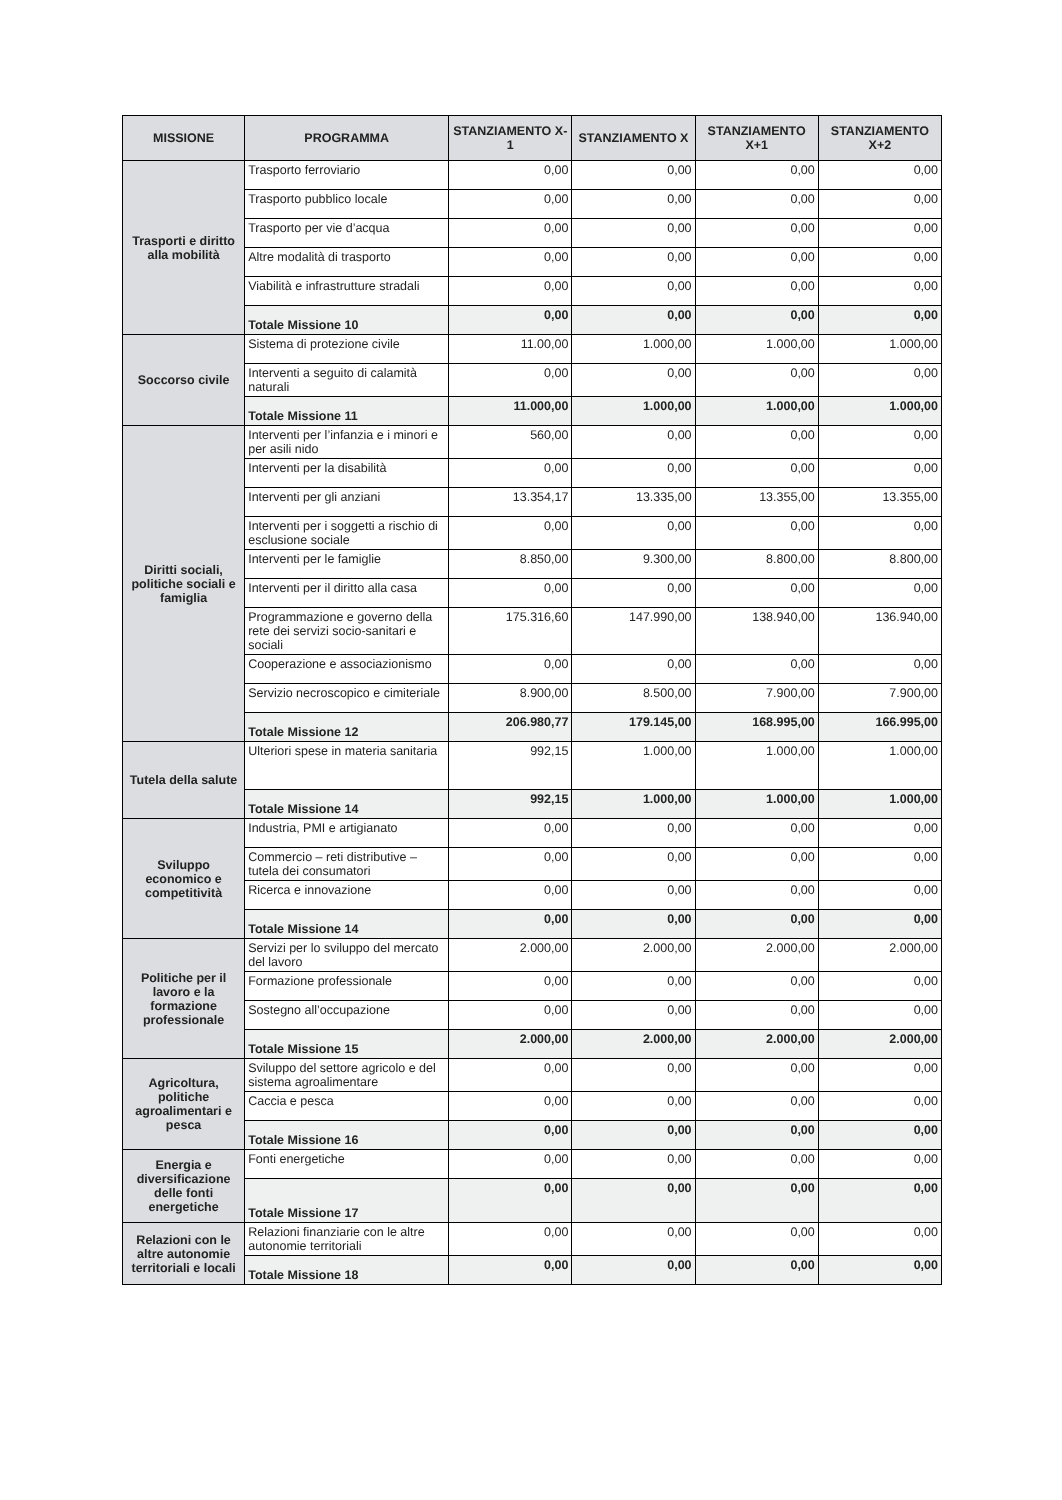| MISSIONE | PROGRAMMA | STANZIAMENTO X-1 | STANZIAMENTO X | STANZIAMENTO X+1 | STANZIAMENTO X+2 |
| --- | --- | --- | --- | --- | --- |
| Trasporti e diritto alla mobilità | Trasporto ferroviario | 0,00 | 0,00 | 0,00 | 0,00 |
| | Trasporto pubblico locale | 0,00 | 0,00 | 0,00 | 0,00 |
| | Trasporto per vie d’acqua | 0,00 | 0,00 | 0,00 | 0,00 |
| | Altre modalità di trasporto | 0,00 | 0,00 | 0,00 | 0,00 |
| | Viabilità e infrastrutture stradali | 0,00 | 0,00 | 0,00 | 0,00 |
| | Totale Missione 10 | 0,00 | 0,00 | 0,00 | 0,00 |
| Soccorso civile | Sistema di protezione civile | 11.00,00 | 1.000,00 | 1.000,00 | 1.000,00 |
| | Interventi a seguito di calamità naturali | 0,00 | 0,00 | 0,00 | 0,00 |
| | Totale Missione 11 | 11.000,00 | 1.000,00 | 1.000,00 | 1.000,00 |
| Diritti sociali, politiche sociali e famiglia | Interventi per l’infanzia e i minori e per asili nido | 560,00 | 0,00 | 0,00 | 0,00 |
| | Interventi per la disabilità | 0,00 | 0,00 | 0,00 | 0,00 |
| | Interventi per gli anziani | 13.354,17 | 13.335,00 | 13.355,00 | 13.355,00 |
| | Interventi per i soggetti a rischio di esclusione sociale | 0,00 | 0,00 | 0,00 | 0,00 |
| | Interventi per le famiglie | 8.850,00 | 9.300,00 | 8.800,00 | 8.800,00 |
| | Interventi per il diritto alla casa | 0,00 | 0,00 | 0,00 | 0,00 |
| | Programmazione e governo della rete dei servizi socio-sanitari e sociali | 175.316,60 | 147.990,00 | 138.940,00 | 136.940,00 |
| | Cooperazione e associazionismo | 0,00 | 0,00 | 0,00 | 0,00 |
| | Servizio necroscopico e cimiteriale | 8.900,00 | 8.500,00 | 7.900,00 | 7.900,00 |
| | Totale Missione 12 | 206.980,77 | 179.145,00 | 168.995,00 | 166.995,00 |
| Tutela della salute | Ulteriori spese in materia sanitaria | 992,15 | 1.000,00 | 1.000,00 | 1.000,00 |
| | Totale Missione 14 | 992,15 | 1.000,00 | 1.000,00 | 1.000,00 |
| Sviluppo economico e competitività | Industria, PMI e artigianato | 0,00 | 0,00 | 0,00 | 0,00 |
| | Commercio – reti distributive – tutela dei consumatori | 0,00 | 0,00 | 0,00 | 0,00 |
| | Ricerca e innovazione | 0,00 | 0,00 | 0,00 | 0,00 |
| | Totale Missione 14 | 0,00 | 0,00 | 0,00 | 0,00 |
| Politiche per il lavoro e la formazione professionale | Servizi per lo sviluppo del mercato del lavoro | 2.000,00 | 2.000,00 | 2.000,00 | 2.000,00 |
| | Formazione professionale | 0,00 | 0,00 | 0,00 | 0,00 |
| | Sostegno all’occupazione | 0,00 | 0,00 | 0,00 | 0,00 |
| | Totale Missione 15 | 2.000,00 | 2.000,00 | 2.000,00 | 2.000,00 |
| Agricoltura, politiche agroalimentari e pesca | Sviluppo del settore agricolo e del sistema agroalimentare | 0,00 | 0,00 | 0,00 | 0,00 |
| | Caccia e pesca | 0,00 | 0,00 | 0,00 | 0,00 |
| | Totale Missione 16 | 0,00 | 0,00 | 0,00 | 0,00 |
| Energia e diversificazione delle fonti energetiche | Fonti energetiche | 0,00 | 0,00 | 0,00 | 0,00 |
| | Totale Missione 17 | 0,00 | 0,00 | 0,00 | 0,00 |
| Relazioni con le altre autonomie territoriali e locali | Relazioni finanziarie con le altre autonomie territoriali | 0,00 | 0,00 | 0,00 | 0,00 |
| | Totale Missione 18 | 0,00 | 0,00 | 0,00 | 0,00 |